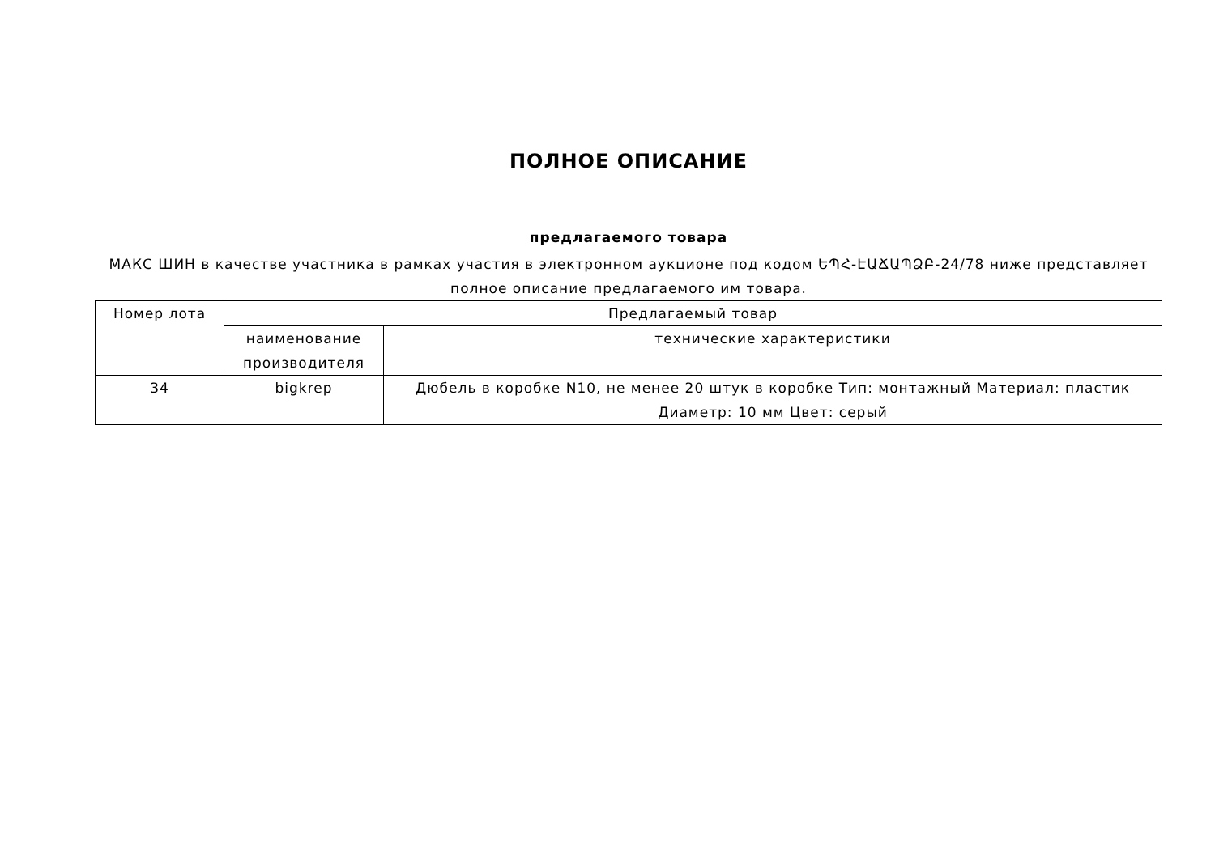ПОЛНОЕ ОПИСАНИЕ
предлагаемого товара
МАКС ШИН в качестве участника в рамках участия в электронном аукционе под кодом ԵՊՀ-ԷԱՃԱՊՁԲ-24/78 ниже представляет полное описание предлагаемого им товара.
| Номер лота | Предлагаемый товар | |
| --- | --- | --- |
| | наименование производителя | технические характеристики |
| 34 | bigkrep | Дюбель в коробке N10, не менее 20 штук в коробке Тип: монтажный Материал: пластик Диаметр: 10 мм Цвет: серый |